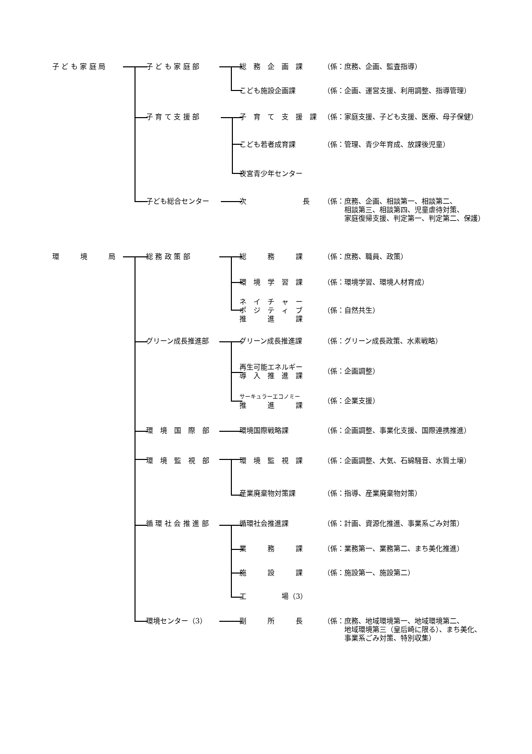| 子 ど も 家 庭 局 | 子 ど も 家 庭 部 | 総 務 企 画 課 | （係：庶務、企画、監査指導） |
| | | こども施設企画課 | （係：企画、運営支援、利用調整、指導管理） |
| | 子 育 て 支 援 部 | 子 育 て 支 援 課 | （係：家庭支援、子ども支援、医療、母子保健） |
| | | こども若者成育課 | （係：管理、青少年育成、放課後児童） |
| | | 夜宮青少年センター | |
| | 子ども総合センター | 次 長 | （係：庶務、企画、相談第一、相談第二、 相談第三、相談第四、児童虐待対策、 家庭復帰支援、判定第一、判定第二、保護） |
| 環 境 局 | 総 務 政 策 部 | 総 務 課 | （係：庶務、職員、政策） |
| | | 環 境 学 習 課 | （係：環境学習、環境人材育成） |
| | | ネ イ チ ャ ー ポ ジ テ ィ ブ 推 進 課 | （係：自然共生） |
| | グリーン成長推進部 | グリーン成長推進課 | （係：グリーン成長政策、水素戦略） |
| | | 再生可能エネルギー 導 入 推 進 課 | （係：企画調整） |
| | | サーキュラーエコノミー 推 進 課 | （係：企業支援） |
| | 環 境 国 際 部 | 環境国際戦略課 | （係：企画調整、事業化支援、国際連携推進） |
| | 環 境 監 視 部 | 環 境 監 視 課 | （係：企画調整、大気、石綿騒音、水質土壌） |
| | | 産業廃棄物対策課 | （係：指導、産業廃棄物対策） |
| | 循 環 社 会 推 進 部 | 循環社会推進課 | （係：計画、資源化推進、事業系ごみ対策） |
| | | 業 務 課 | （係：業務第一、業務第二、まち美化推進） |
| | | 施 設 課 | （係：施設第一、施設第二） |
| | | 工 場（3） | |
| | 環境センター（3） | 副 所 長 | （係：庶務、地域環境第一、地域環境第二、 地域環境第三（皇后崎に限る）、まち美化、 事業系ごみ対策、特別収集） |